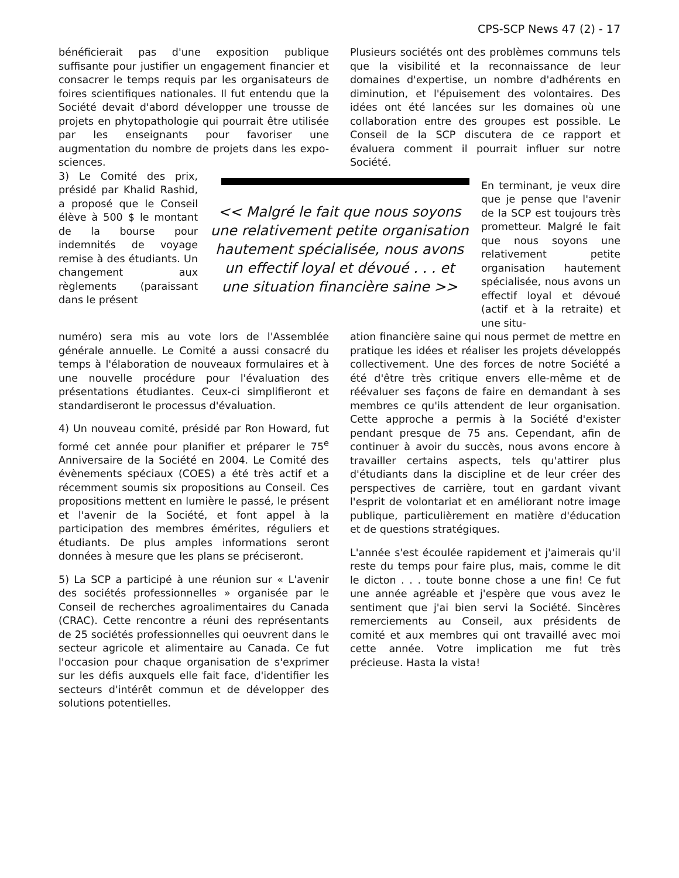CPS-SCP News 47 (2) - 17
bénéficierait pas d'une exposition publique suffisante pour justifier un engagement financier et consacrer le temps requis par les organisateurs de foires scientifiques nationales. Il fut entendu que la Société devait d'abord développer une trousse de projets en phytopathologie qui pourrait être utilisée par les enseignants pour favoriser une augmentation du nombre de projets dans les expo-sciences.
Plusieurs sociétés ont des problèmes communs tels que la visibilité et la reconnaissance de leur domaines d'expertise, un nombre d'adhérents en diminution, et l'épuisement des volontaires. Des idées ont été lancées sur les domaines où une collaboration entre des groupes est possible. Le Conseil de la SCP discutera de ce rapport et évaluera comment il pourrait influer sur notre Société.
3) Le Comité des prix, présidé par Khalid Rashid, a proposé que le Conseil élève à 500 $ le montant de la bourse pour indemnités de voyage remise à des étudiants. Un changement aux règlements (paraissant dans le présent
<< Malgré le fait que nous soyons une relativement petite organisation hautement spécialisée, nous avons un effectif loyal et dévoué . . . et une situation financière saine >>
En terminant, je veux dire que je pense que l'avenir de la SCP est toujours très prometteur. Malgré le fait que nous soyons une relativement petite organisation hautement spécialisée, nous avons un effectif loyal et dévoué (actif et à la retraite) et une situ-
numéro) sera mis au vote lors de l'Assemblée générale annuelle. Le Comité a aussi consacré du temps à l'élaboration de nouveaux formulaires et à une nouvelle procédure pour l'évaluation des présentations étudiantes. Ceux-ci simplifieront et standardiseront le processus d'évaluation.
4) Un nouveau comité, présidé par Ron Howard, fut formé cet année pour planifier et préparer le 75<sup>e</sup> Anniversaire de la Société en 2004. Le Comité des évènements spéciaux (COES) a été très actif et a récemment soumis six propositions au Conseil. Ces propositions mettent en lumière le passé, le présent et l'avenir de la Société, et font appel à la participation des membres émérites, réguliers et étudiants. De plus amples informations seront données à mesure que les plans se préciseront.
5) La SCP a participé à une réunion sur « L'avenir des sociétés professionnelles » organisée par le Conseil de recherches agroalimentaires du Canada (CRAC). Cette rencontre a réuni des représentants de 25 sociétés professionnelles qui oeuvrent dans le secteur agricole et alimentaire au Canada. Ce fut l'occasion pour chaque organisation de s'exprimer sur les défis auxquels elle fait face, d'identifier les secteurs d'intérêt commun et de développer des solutions potentielles.
ation financière saine qui nous permet de mettre en pratique les idées et réaliser les projets développés collectivement. Une des forces de notre Société a été d'être très critique envers elle-même et de réévaluer ses façons de faire en demandant à ses membres ce qu'ils attendent de leur organisation. Cette approche a permis à la Société d'exister pendant presque de 75 ans. Cependant, afin de continuer à avoir du succès, nous avons encore à travailler certains aspects, tels qu'attirer plus d'étudiants dans la discipline et de leur créer des perspectives de carrière, tout en gardant vivant l'esprit de volontariat et en améliorant notre image publique, particulièrement en matière d'éducation et de questions stratégiques.
L'année s'est écoulée rapidement et j'aimerais qu'il reste du temps pour faire plus, mais, comme le dit le dicton . . . toute bonne chose a une fin! Ce fut une année agréable et j'espère que vous avez le sentiment que j'ai bien servi la Société. Sincères remerciements au Conseil, aux présidents de comité et aux membres qui ont travaillé avec moi cette année. Votre implication me fut très précieuse. Hasta la vista!